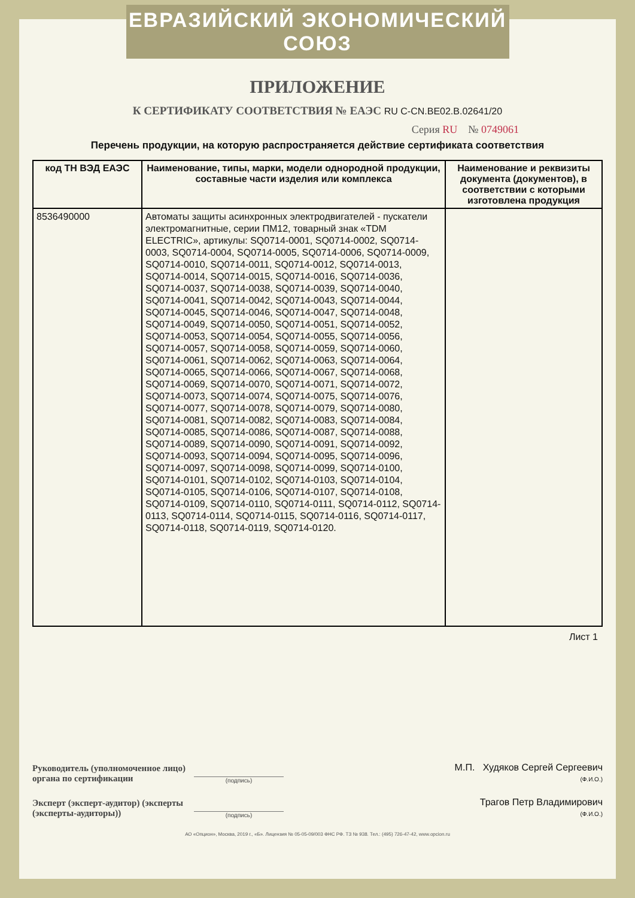ЕВРАЗИЙСКИЙ ЭКОНОМИЧЕСКИЙ СОЮЗ
ПРИЛОЖЕНИЕ
К СЕРТИФИКАТУ СООТВЕТСТВИЯ № ЕАЭС RU C-CN.BE02.B.02641/20
Серия RU № 0749061
Перечень продукции, на которую распространяется действие сертификата соответствия
| код ТН ВЭД ЕАЭС | Наименование, типы, марки, модели однородной продукции, составные части изделия или комплекса | Наименование и реквизиты документа (документов), в соответствии с которыми изготовлена продукция |
| --- | --- | --- |
| 8536490000 | Автоматы защиты асинхронных электродвигателей - пускатели электромагнитные, серии ПМ12, товарный знак «TDM ELECTRIC», артикулы: SQ0714-0001, SQ0714-0002, SQ0714-0003, SQ0714-0004, SQ0714-0005, SQ0714-0006, SQ0714-0009, SQ0714-0010, SQ0714-0011, SQ0714-0012, SQ0714-0013, SQ0714-0014, SQ0714-0015, SQ0714-0016, SQ0714-0036, SQ0714-0037, SQ0714-0038, SQ0714-0039, SQ0714-0040, SQ0714-0041, SQ0714-0042, SQ0714-0043, SQ0714-0044, SQ0714-0045, SQ0714-0046, SQ0714-0047, SQ0714-0048, SQ0714-0049, SQ0714-0050, SQ0714-0051, SQ0714-0052, SQ0714-0053, SQ0714-0054, SQ0714-0055, SQ0714-0056, SQ0714-0057, SQ0714-0058, SQ0714-0059, SQ0714-0060, SQ0714-0061, SQ0714-0062, SQ0714-0063, SQ0714-0064, SQ0714-0065, SQ0714-0066, SQ0714-0067, SQ0714-0068, SQ0714-0069, SQ0714-0070, SQ0714-0071, SQ0714-0072, SQ0714-0073, SQ0714-0074, SQ0714-0075, SQ0714-0076, SQ0714-0077, SQ0714-0078, SQ0714-0079, SQ0714-0080, SQ0714-0081, SQ0714-0082, SQ0714-0083, SQ0714-0084, SQ0714-0085, SQ0714-0086, SQ0714-0087, SQ0714-0088, SQ0714-0089, SQ0714-0090, SQ0714-0091, SQ0714-0092, SQ0714-0093, SQ0714-0094, SQ0714-0095, SQ0714-0096, SQ0714-0097, SQ0714-0098, SQ0714-0099, SQ0714-0100, SQ0714-0101, SQ0714-0102, SQ0714-0103, SQ0714-0104, SQ0714-0105, SQ0714-0106, SQ0714-0107, SQ0714-0108, SQ0714-0109, SQ0714-0110, SQ0714-0111, SQ0714-0112, SQ0714-0113, SQ0714-0114, SQ0714-0115, SQ0714-0116, SQ0714-0117, SQ0714-0118, SQ0714-0119, SQ0714-0120. | |
Лист 1
Руководитель (уполномоченное лицо) органа по сертификации
(подпись)
М.П. Худяков Сергей Сергеевич
(Ф.И.О.)
Эксперт (эксперт-аудитор) (эксперты (эксперты-аудиторы))
(подпись)
Трагов Петр Владимирович
(Ф.И.О.)
АО «Опцион», Москва, 2019 г., «Б». Лицензия № 05-05-09/003 ФНС РФ. ТЗ № 938. Тел.: (495) 726-47-42, www.opcion.ru